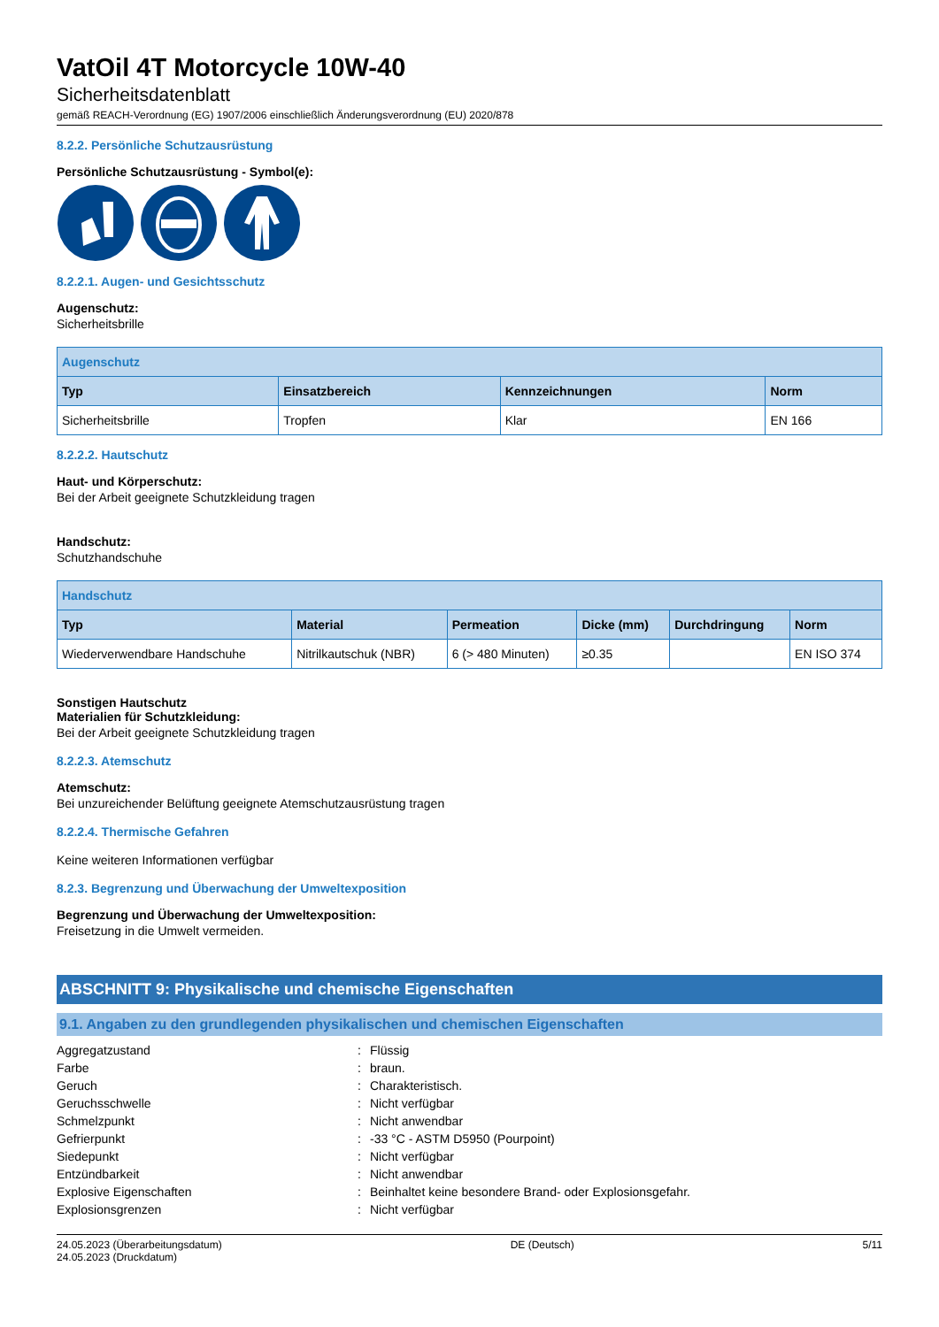VatOil 4T Motorcycle 10W-40
Sicherheitsdatenblatt
gemäß REACH-Verordnung (EG) 1907/2006 einschließlich Änderungsverordnung (EU) 2020/878
8.2.2. Persönliche Schutzausrüstung
Persönliche Schutzausrüstung - Symbol(e):
8.2.2.1. Augen- und Gesichtsschutz
Augenschutz:
Sicherheitsbrille
| Augenschutz | | | |
| --- | --- | --- | --- |
| Typ | Einsatzbereich | Kennzeichnungen | Norm |
| Sicherheitsbrille | Tropfen | Klar | EN 166 |
8.2.2.2. Hautschutz
Haut- und Körperschutz:
Bei der Arbeit geeignete Schutzkleidung tragen
Handschutz:
Schutzhandschuhe
| Handschutz | | | | | |
| --- | --- | --- | --- | --- | --- |
| Typ | Material | Permeation | Dicke (mm) | Durchdringung | Norm |
| Wiederverwendbare Handschuhe | Nitrilkautschuk (NBR) | 6 (> 480 Minuten) | ≥0.35 | | EN ISO 374 |
Sonstigen Hautschutz
Materialien für Schutzkleidung:
Bei der Arbeit geeignete Schutzkleidung tragen
8.2.2.3. Atemschutz
Atemschutz:
Bei unzureichender Belüftung geeignete Atemschutzausrüstung tragen
8.2.2.4. Thermische Gefahren
Keine weiteren Informationen verfügbar
8.2.3. Begrenzung und Überwachung der Umweltexposition
Begrenzung und Überwachung der Umweltexposition:
Freisetzung in die Umwelt vermeiden.
ABSCHNITT 9: Physikalische und chemische Eigenschaften
9.1. Angaben zu den grundlegenden physikalischen und chemischen Eigenschaften
| Aggregatzustand | : | Flüssig |
| Farbe | : | braun. |
| Geruch | : | Charakteristisch. |
| Geruchsschwelle | : | Nicht verfügbar |
| Schmelzpunkt | : | Nicht anwendbar |
| Gefrierpunkt | : | -33 °C - ASTM D5950 (Pourpoint) |
| Siedepunkt | : | Nicht verfügbar |
| Entzündbarkeit | : | Nicht anwendbar |
| Explosive Eigenschaften | : | Beinhaltet keine besondere Brand- oder Explosionsgefahr. |
| Explosionsgrenzen | : | Nicht verfügbar |
24.05.2023 (Überarbeitungsdatum)
24.05.2023 (Druckdatum)
DE (Deutsch) 5/11